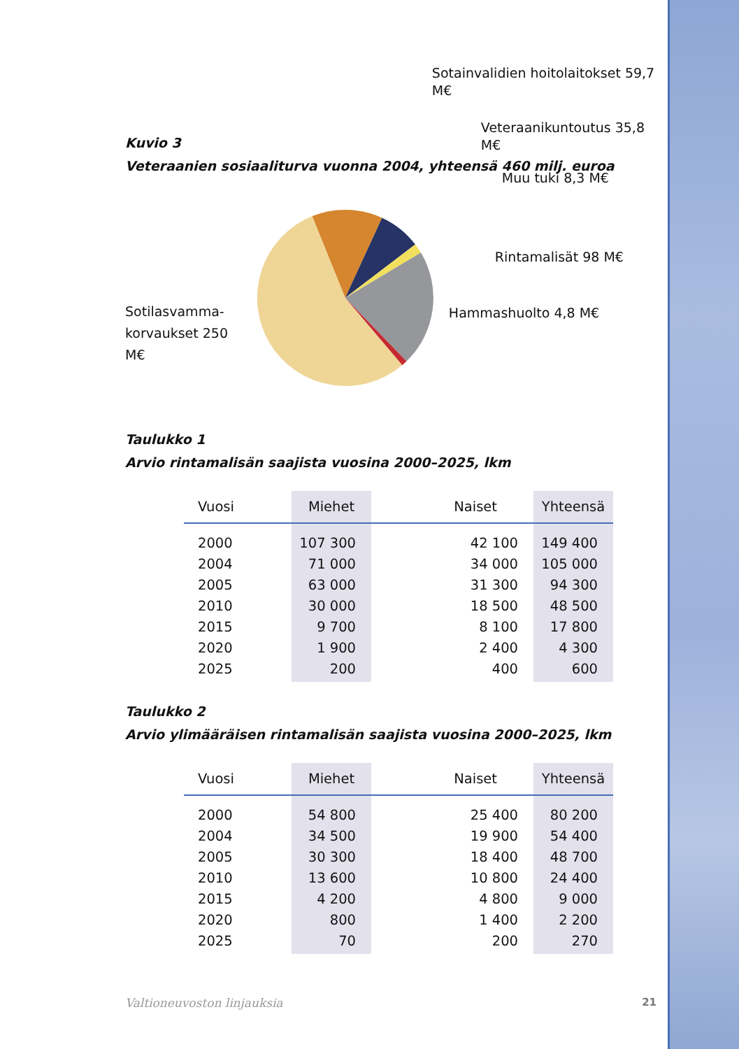Kuvio 3
Veteraanien sosiaaliturva vuonna 2004, yhteensä 460 milj. euroa
Sotilasvamma-
korvaukset 250 M€
Sotainvalidien hoitolaitokset 59,7 M€
Veteraanikuntoutus 35,8 M€
Muu tuki 8,3 M€
Rintamalisät 98 M€
Hammashuolto 4,8 M€
Taulukko 1
Arvio rintamalisän saajista vuosina 2000–2025, lkm
| Vuosi | Miehet | Naiset | Yhteensä |
| --- | --- | --- | --- |
| 2000 | 107 300 | 42 100 | 149 400 |
| 2004 | 71 000 | 34 000 | 105 000 |
| 2005 | 63 000 | 31 300 | 94 300 |
| 2010 | 30 000 | 18 500 | 48 500 |
| 2015 | 9 700 | 8 100 | 17 800 |
| 2020 | 1 900 | 2 400 | 4 300 |
| 2025 | 200 | 400 | 600 |
Taulukko 2
Arvio ylimääräisen rintamalisän saajista vuosina 2000–2025, lkm
| Vuosi | Miehet | Naiset | Yhteensä |
| --- | --- | --- | --- |
| 2000 | 54 800 | 25 400 | 80 200 |
| 2004 | 34 500 | 19 900 | 54 400 |
| 2005 | 30 300 | 18 400 | 48 700 |
| 2010 | 13 600 | 10 800 | 24 400 |
| 2015 | 4 200 | 4 800 | 9 000 |
| 2020 | 800 | 1 400 | 2 200 |
| 2025 | 70 | 200 | 270 |
Valtioneuvoston linjauksia 21